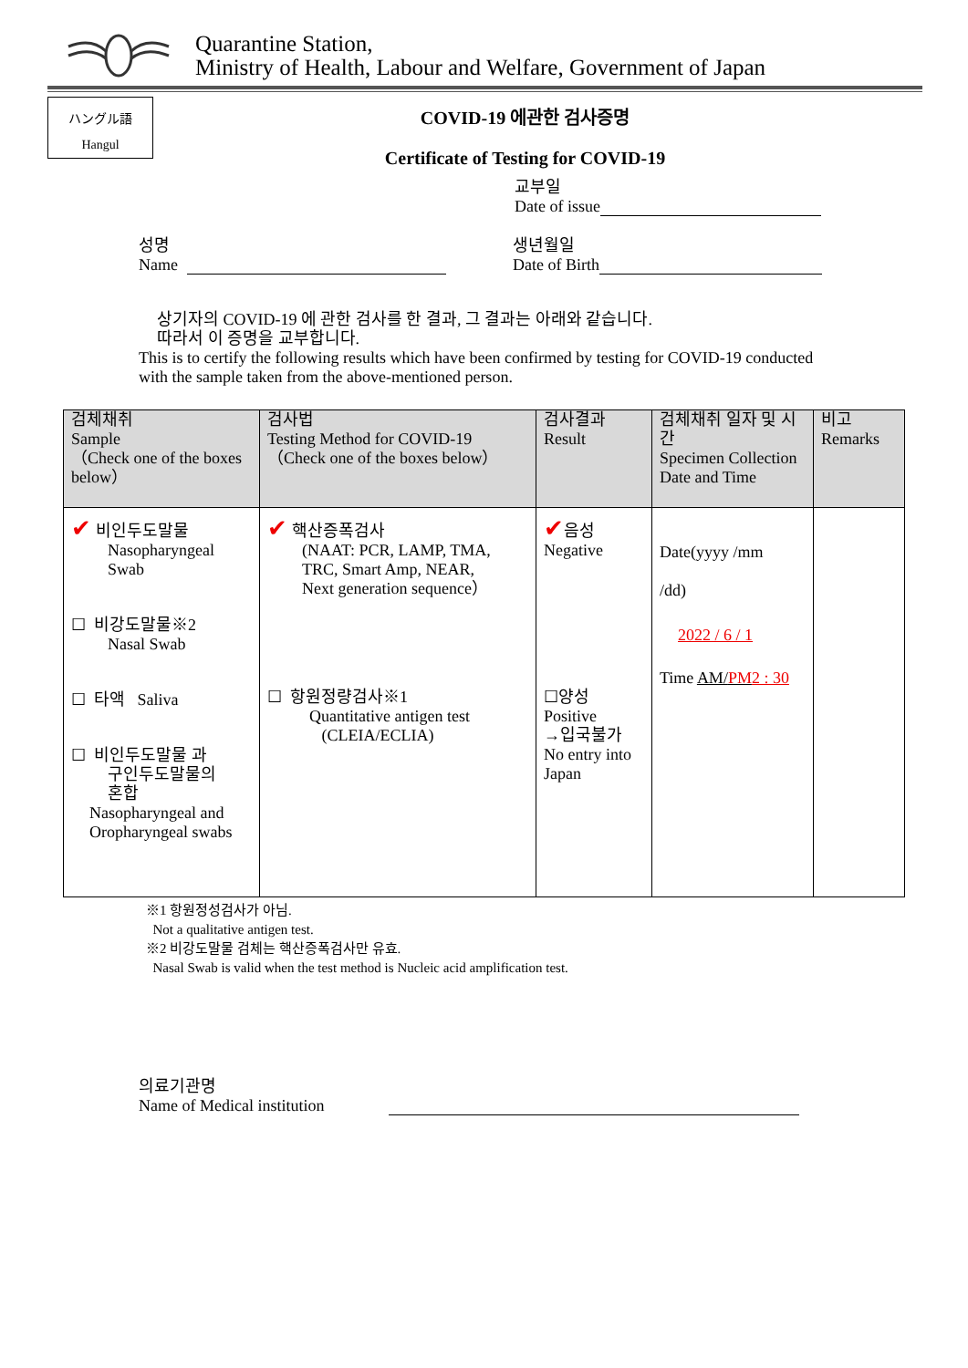Quarantine Station,
Ministry of Health, Labour and Welfare, Government of Japan
ハングル語
Hangul
COVID-19 에관한 검사증명
Certificate of Testing for COVID-19
교부일
Date of issue
성명
Name
생년월일
Date of Birth
상기자의 COVID-19 에 관한 검사를 한 결과, 그 결과는 아래와 같습니다.
따라서 이 증명을 교부합니다.
This is to certify the following results which have been confirmed by testing for COVID-19 conducted with the sample taken from the above-mentioned person.
| 검체채취 Sample （Check one of the boxes below） | 검사법 Testing Method for COVID-19 （Check one of the boxes below） | 검사결과 Result | 검체채취 일자 및 시간 Specimen Collection Date and Time | 비고 Remarks |
| --- | --- | --- | --- | --- |
| ✔ 비인두도말물 Nasopharyngeal Swab ☐ 비강도말물※2 Nasal Swab ☐ 타액 Saliva ☐ 비인두도말물 과 구인두도말물의 혼합 Nasopharyngeal and Oropharyngeal swabs | ✔ 핵산증폭검사 (NAAT: PCR, LAMP, TMA, TRC, Smart Amp, NEAR, Next generation sequence） ☐ 항원정량검사※1 Quantitative antigen test (CLEIA/ECLIA) | ✔ 음성 Negative ☐양성 Positive →입국불가 No entry into Japan | Date(yyyy /mm /dd) 2022 / 6 / 1 Time AM/ PM 2 : 30 | |
※1 항원정성검사가 아님.
Not a qualitative antigen test.
※2 비강도말물 검체는 핵산증폭검사만 유효.
Nasal Swab is valid when the test method is Nucleic acid amplification test.
의료기관명
Name of Medical institution